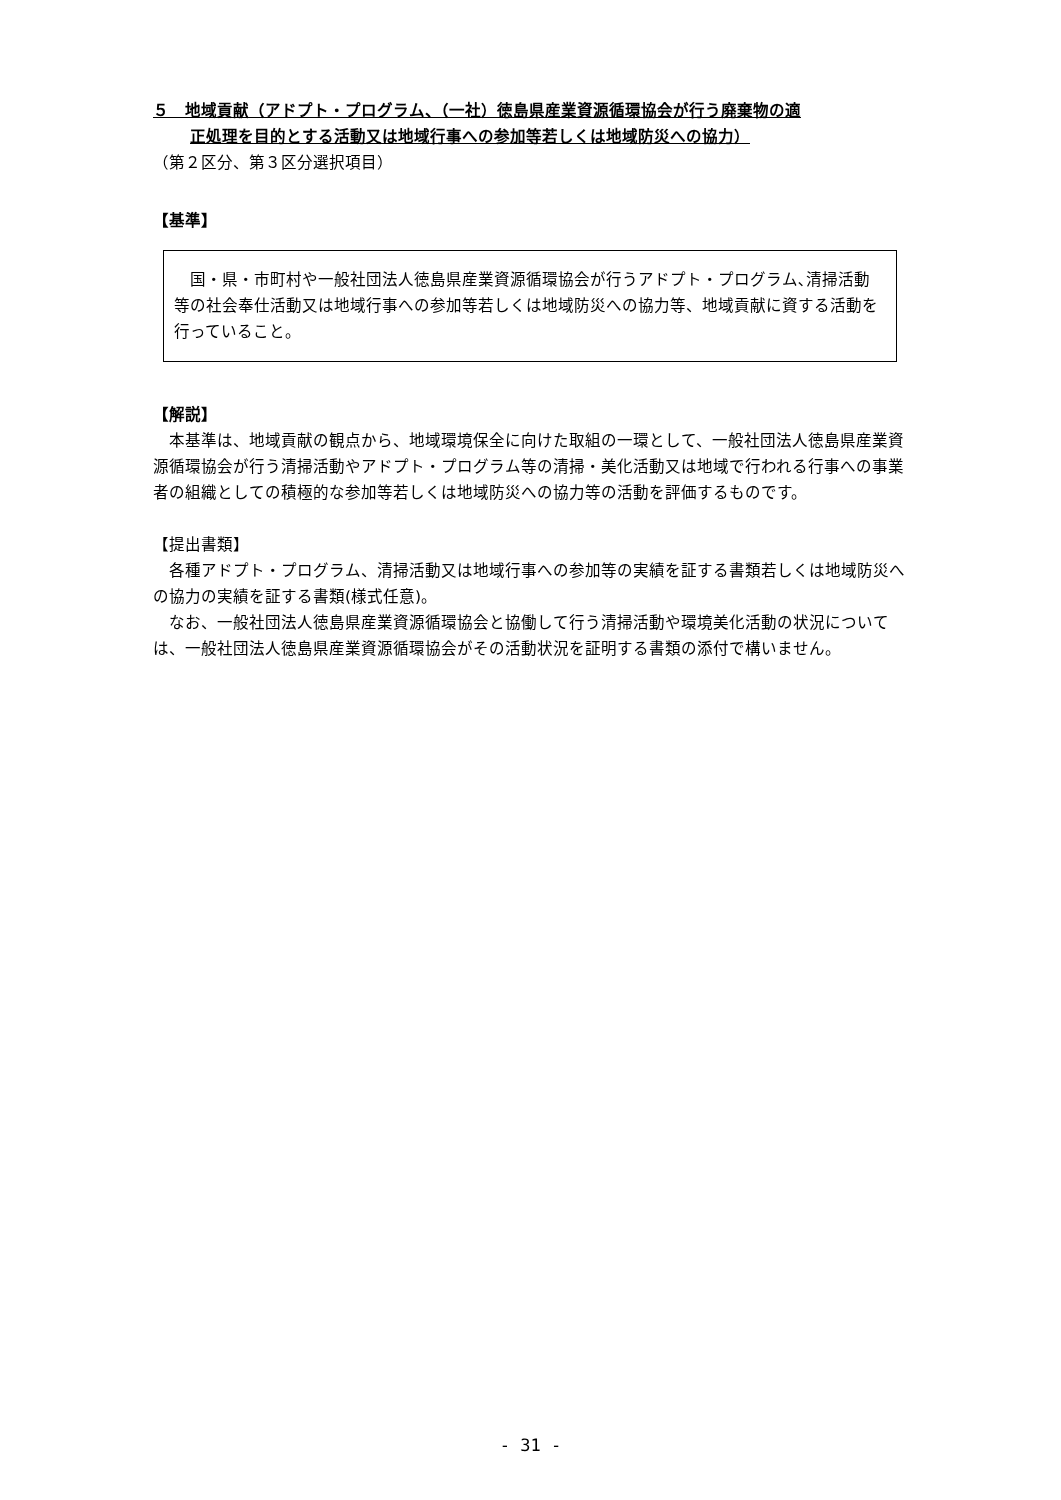５　地域貢献（アドプト・プログラム、（一社）徳島県産業資源循環協会が行う廃棄物の適
正処理を目的とする活動又は地域行事への参加等若しくは地域防災への協力）
（第２区分、第３区分選択項目）
【基準】
国・県・市町村や一般社団法人徳島県産業資源循環協会が行うアドプト・プログラム､清掃活動等の社会奉仕活動又は地域行事への参加等若しくは地域防災への協力等、地域貢献に資する活動を行っていること。
【解説】
本基準は、地域貢献の観点から、地域環境保全に向けた取組の一環として、一般社団法人徳島県産業資源循環協会が行う清掃活動やアドプト・プログラム等の清掃・美化活動又は地域で行われる行事への事業者の組織としての積極的な参加等若しくは地域防災への協力等の活動を評価するものです。
【提出書類】
各種アドプト・プログラム、清掃活動又は地域行事への参加等の実績を証する書類若しくは地域防災への協力の実績を証する書類(様式任意)。
なお、一般社団法人徳島県産業資源循環協会と協働して行う清掃活動や環境美化活動の状況については、一般社団法人徳島県産業資源循環協会がその活動状況を証明する書類の添付で構いません。
- 31 -